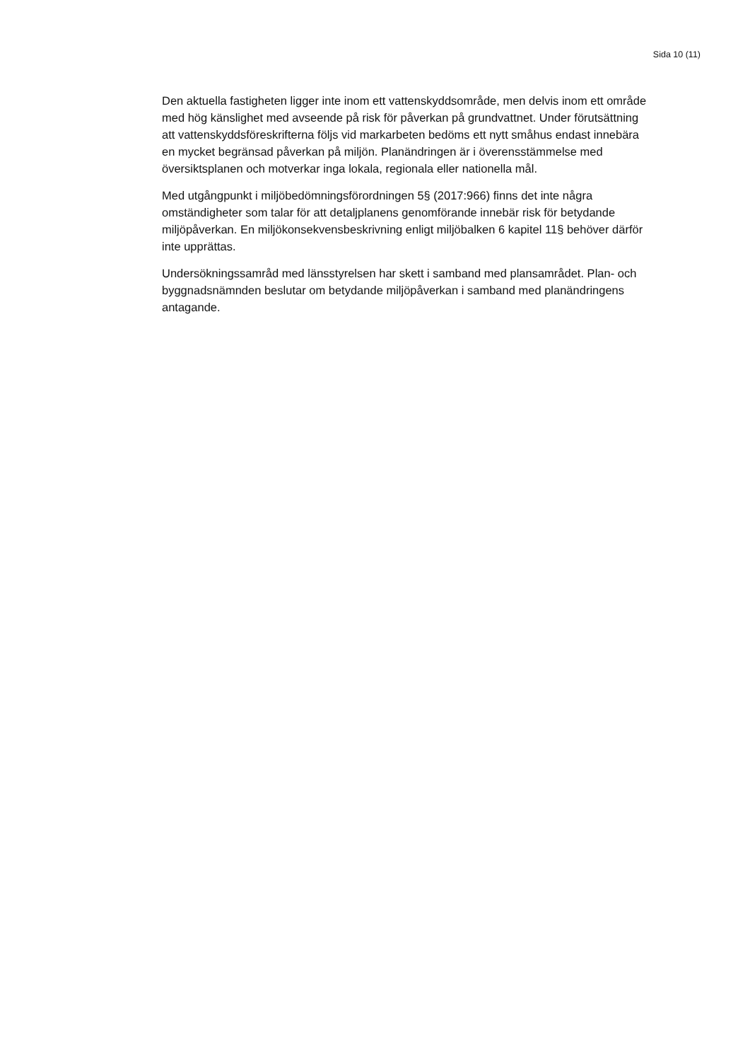Sida 10 (11)
Den aktuella fastigheten ligger inte inom ett vattenskyddsområde, men delvis inom ett område med hög känslighet med avseende på risk för påverkan på grundvattnet. Under förutsättning att vattenskyddsföreskrifterna följs vid markarbeten bedöms ett nytt småhus endast innebära en mycket begränsad påverkan på miljön. Planändringen är i överensstämmelse med översiktsplanen och motverkar inga lokala, regionala eller nationella mål.
Med utgångpunkt i miljöbedömningsförordningen 5§ (2017:966) finns det inte några omständigheter som talar för att detaljplanens genomförande innebär risk för betydande miljöpåverkan. En miljökonsekvensbeskrivning enligt miljöbalken 6 kapitel 11§ behöver därför inte upprättas.
Undersökningssamråd med länsstyrelsen har skett i samband med plansamrådet. Plan- och byggnadsnämnden beslutar om betydande miljöpåverkan i samband med planändringens antagande.